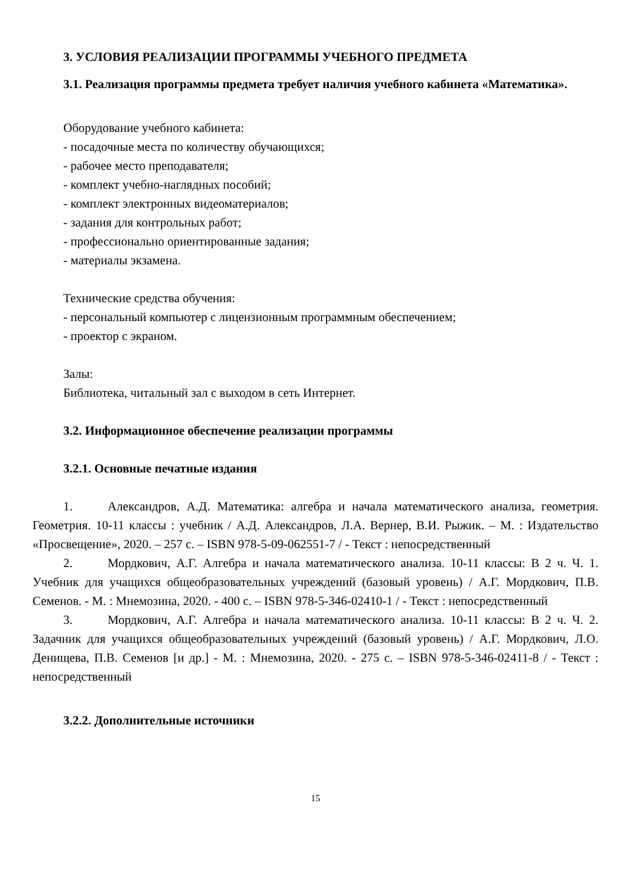3. УСЛОВИЯ РЕАЛИЗАЦИИ ПРОГРАММЫ УЧЕБНОГО ПРЕДМЕТА
3.1. Реализация программы предмета требует наличия учебного кабинета «Математика».
Оборудование учебного кабинета:
- посадочные места по количеству обучающихся;
- рабочее место преподавателя;
- комплект учебно-наглядных пособий;
- комплект электронных видеоматериалов;
- задания для контрольных работ;
- профессионально ориентированные задания;
- материалы экзамена.
Технические средства обучения:
- персональный компьютер с лицензионным программным обеспечением;
- проектор с экраном.
Залы:
Библиотека, читальный зал с выходом в сеть Интернет.
3.2. Информационное обеспечение реализации программы
3.2.1. Основные печатные издания
1. Александров, А.Д. Математика: алгебра и начала математического анализа, геометрия. Геометрия. 10-11 классы : учебник / А.Д. Александров, Л.А. Вернер, В.И. Рыжик. – М. : Издательство «Просвещение», 2020. – 257 с. – ISBN 978-5-09-062551-7 / - Текст : непосредственный
2. Мордкович, А.Г. Алгебра и начала математического анализа. 10-11 классы: В 2 ч. Ч. 1. Учебник для учащихся общеобразовательных учреждений (базовый уровень) / А.Г. Мордкович, П.В. Семенов. - М. : Мнемозина, 2020. - 400 с. – ISBN 978-5-346-02410-1 / - Текст : непосредственный
3. Мордкович, А.Г. Алгебра и начала математического анализа. 10-11 классы: В 2 ч. Ч. 2. Задачник для учащихся общеобразовательных учреждений (базовый уровень) / А.Г. Мордкович, Л.О. Денищева, П.В. Семенов [и др.] - М. : Мнемозина, 2020. - 275 с. – ISBN 978-5-346-02411-8 / - Текст : непосредственный
3.2.2. Дополнительные источники
15